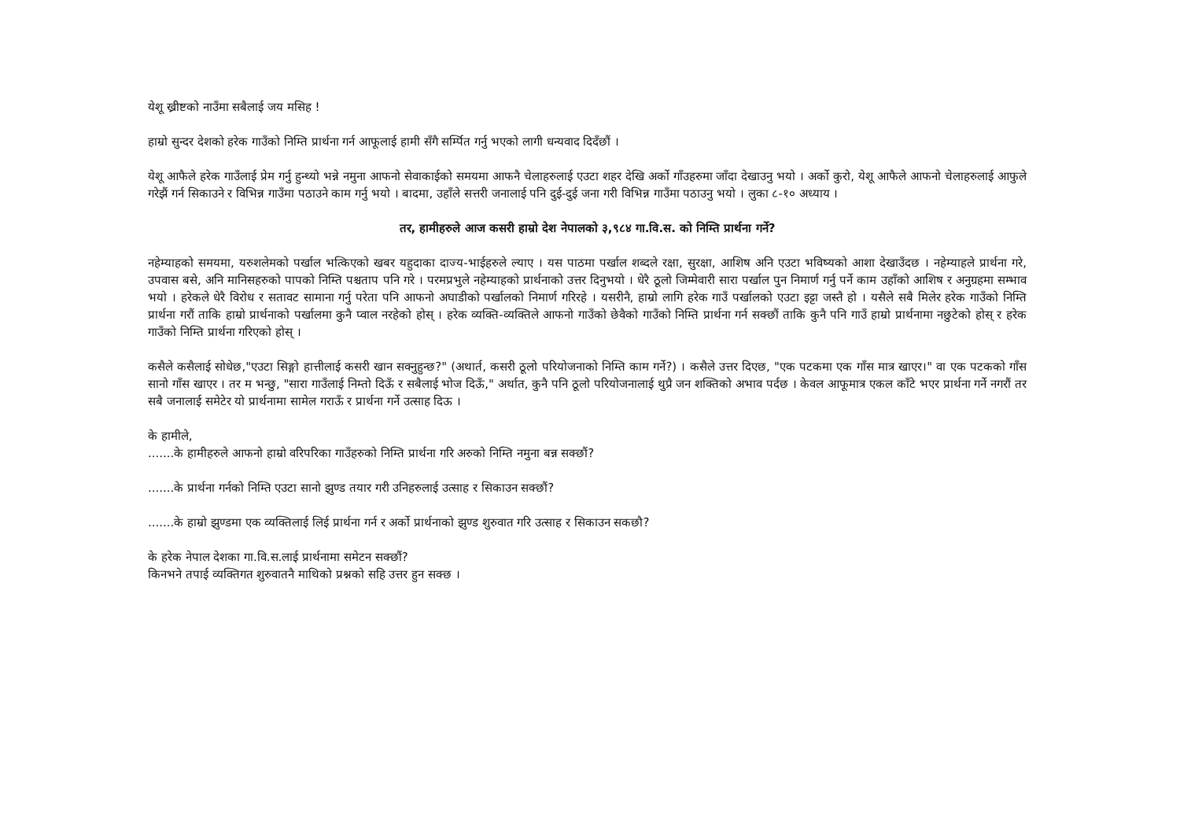येशू ख्रीष्टको नाउँमा सबैलाई जय मसिह !
हाम्रो सुन्दर देशको हरेक गाउँको निम्ति प्रार्थना गर्न आफूलाई हामी सँगै सर्म्पित गर्नु भएको लागी धन्यवाद दिदँछौं ।
येशू आफैले हरेक गाउँलाई प्रेम गर्नु हुन्थ्यो भन्ने नमुना आफनो सेवाकाईको समयमा आफनै चेलाहरुलाई एउटा शहर देखि अर्को गाँउहरुमा जाँदा देखाउनु भयो । अर्को कुरो, येशू आफैले आफनो चेलाहरुलाई आफुले गरेझैं गर्न सिकाउने र विभिन्न गाउँमा पठाउने काम गर्नु भयो । बादमा, उहाँले सत्तरी जनालाई पनि दुई-दुई जना गरी विभिन्न गाउँमा पठाउनु भयो । लुका ८-१० अध्याय ।
तर, हामीहरुले आज कसरी हाम्रो देश नेपालको ३,९८४ गा.वि.स. को निम्ति प्रार्थना गर्ने?
नहेम्याहको समयमा, यरुशलेमको पर्खाल भत्किएको खबर यहुदाका दाज्य-भाईहरुले ल्याए । यस पाठमा पर्खाल शब्दले रक्षा, सुरक्षा, आशिष अनि एउटा भविष्यको आशा देखाउँदछ । नहेम्याहले प्रार्थना गरे, उपवास बसे, अनि मानिसहरुको पापको निम्ति पश्चताप पनि गरे । परमप्रभुले नहेम्याहको प्रार्थनाको उत्तर दिनुभयो । धेरै ठूलो जिम्मेवारी सारा पर्खाल पुन निमार्ण गर्नु पर्ने काम उहाँको आशिष र अनुग्रहमा सम्भाव भयो । हरेकले धेरै विरोध र सतावट सामाना गर्नु परेता पनि आफनो अघाडीको पर्खालको निमार्ण गरिरहे । यसरीनै, हाम्रो लागि हरेक गाउँ पर्खालको एउटा इट्टा जस्तै हो । यसैले सबै मिलेर हरेक गाउँको निम्ति प्रार्थना गरौं ताकि हाम्रो प्रार्थनाको पर्खालमा कुनै प्वाल नरहेको होस् । हरेक व्यक्ति-व्यक्तिले आफनो गाउँको छेवैको गाउँको निम्ति प्रार्थना गर्न सक्छौं ताकि कुनै पनि गाउँ हाम्रो प्रार्थनामा नछुटेको होस् र हरेक गाउँको निम्ति प्रार्थना गरिएको होस् ।
कसैले कसैलाई सोधेछ,"एउटा सिङ्गो हात्तीलाई कसरी खान सक्नुहुन्छ?" (अथार्त, कसरी ठूलो परियोजनाको निम्ति काम गर्ने?) । कसैले उत्तर दिएछ, "एक पटकमा एक गाँस मात्र खाएर।" वा एक पटकको गाँस सानो गाँस खाएर । तर म भन्छु, "सारा गाउँलाई निम्तो दिऊँ र सबैलाई भोज दिऊँ," अर्थात, कुनै पनि ठूलो परियोजनालाई थुप्रै जन शक्तिको अभाव पर्दछ । केवल आफूमात्र एकल काँटे भएर प्रार्थना गर्ने नगरौं तर सबै जनालाई समेटेर यो प्रार्थनामा सामेल गराऊँ र प्रार्थना गर्ने उत्साह दिऊ ।
के हामीले,
.......के हामीहरुले आफनो हाम्रो वरिपरिका गाउँहरुको निम्ति प्रार्थना गरि अरुको निम्ति नमुना बन्न सक्छौं?
.......के प्रार्थना गर्नको निम्ति एउटा सानो झुण्ड तयार गरी उनिहरुलाई उत्साह र सिकाउन सक्छौं?
.......के हाम्रो झुण्डमा एक व्यक्तिलाई लिई प्रार्थना गर्न र अर्को प्रार्थनाको झुण्ड शुरुवात गरि उत्साह र सिकाउन सकछौ?
के हरेक नेपाल देशका गा.वि.स.लाई प्रार्थनामा समेटन सक्छौं?
किनभने तपाई व्यक्तिगत शुरुवातनै माथिको प्रश्नको सहि उत्तर हुन सक्छ ।